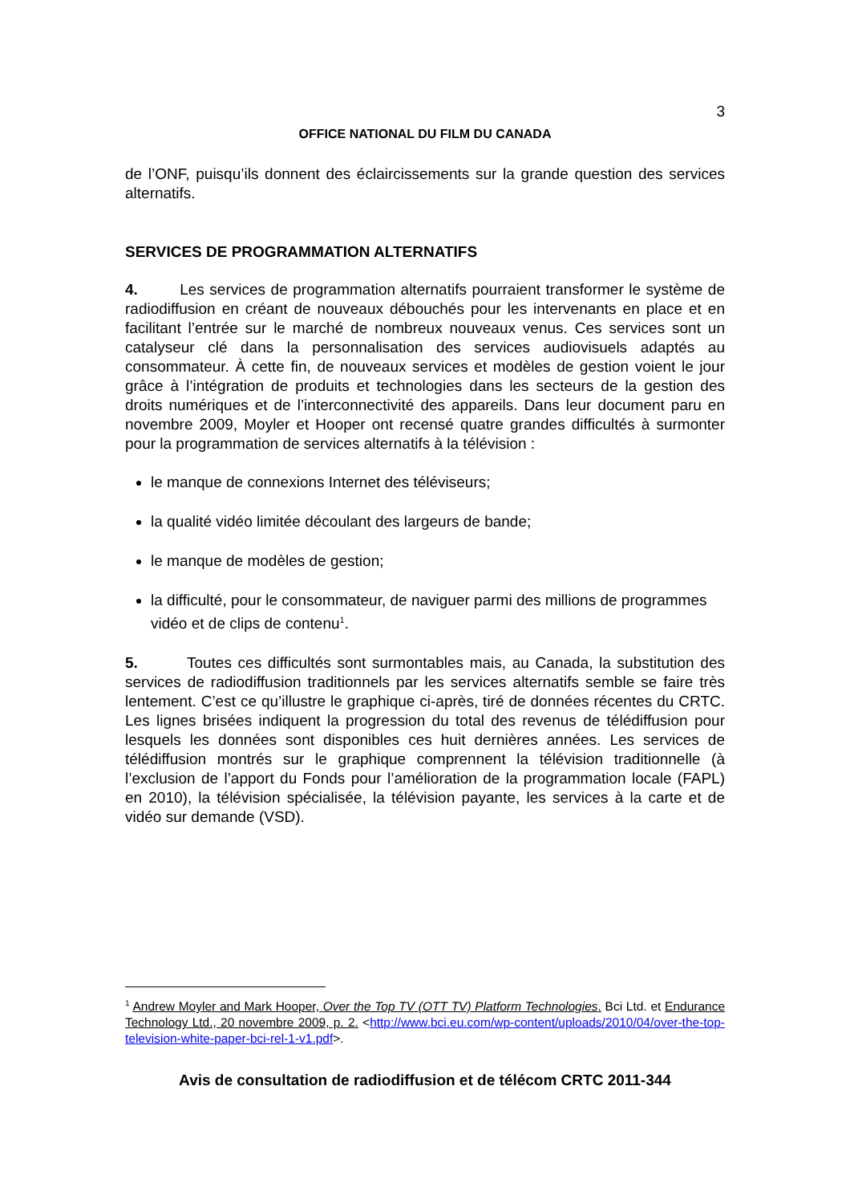3
OFFICE NATIONAL DU FILM DU CANADA
de l’ONF, puisqu’ils donnent des éclaircissements sur la grande question des services alternatifs.
SERVICES DE PROGRAMMATION ALTERNATIFS
4. Les services de programmation alternatifs pourraient transformer le système de radiodiffusion en créant de nouveaux débouchés pour les intervenants en place et en facilitant l’entrée sur le marché de nombreux nouveaux venus. Ces services sont un catalyseur clé dans la personnalisation des services audiovisuels adaptés au consommateur. À cette fin, de nouveaux services et modèles de gestion voient le jour grâce à l’intégration de produits et technologies dans les secteurs de la gestion des droits numériques et de l’interconnectivité des appareils. Dans leur document paru en novembre 2009, Moyler et Hooper ont recensé quatre grandes difficultés à surmonter pour la programmation de services alternatifs à la télévision :
le manque de connexions Internet des téléviseurs;
la qualité vidéo limitée découlant des largeurs de bande;
le manque de modèles de gestion;
la difficulté, pour le consommateur, de naviguer parmi des millions de programmes vidéo et de clips de contenu<sup>1</sup>.
5. Toutes ces difficultés sont surmontables mais, au Canada, la substitution des services de radiodiffusion traditionnels par les services alternatifs semble se faire très lentement. C’est ce qu’illustre le graphique ci-après, tiré de données récentes du CRTC. Les lignes brisées indiquent la progression du total des revenus de télédiffusion pour lesquels les données sont disponibles ces huit dernières années. Les services de télédiffusion montrés sur le graphique comprennent la télévision traditionnelle (à l’exclusion de l’apport du Fonds pour l’amélioration de la programmation locale (FAPL) en 2010), la télévision spécialisée, la télévision payante, les services à la carte et de vidéo sur demande (VSD).
<sup>1</sup> Andrew Moyler and Mark Hooper, Over the Top TV (OTT TV) Platform Technologies. Bci Ltd. et Endurance Technology Ltd., 20 novembre 2009, p. 2. <http://www.bci.eu.com/wp-content/uploads/2010/04/over-the-top-television-white-paper-bci-rel-1-v1.pdf>.
Avis de consultation de radiodiffusion et de télécom CRTC 2011-344